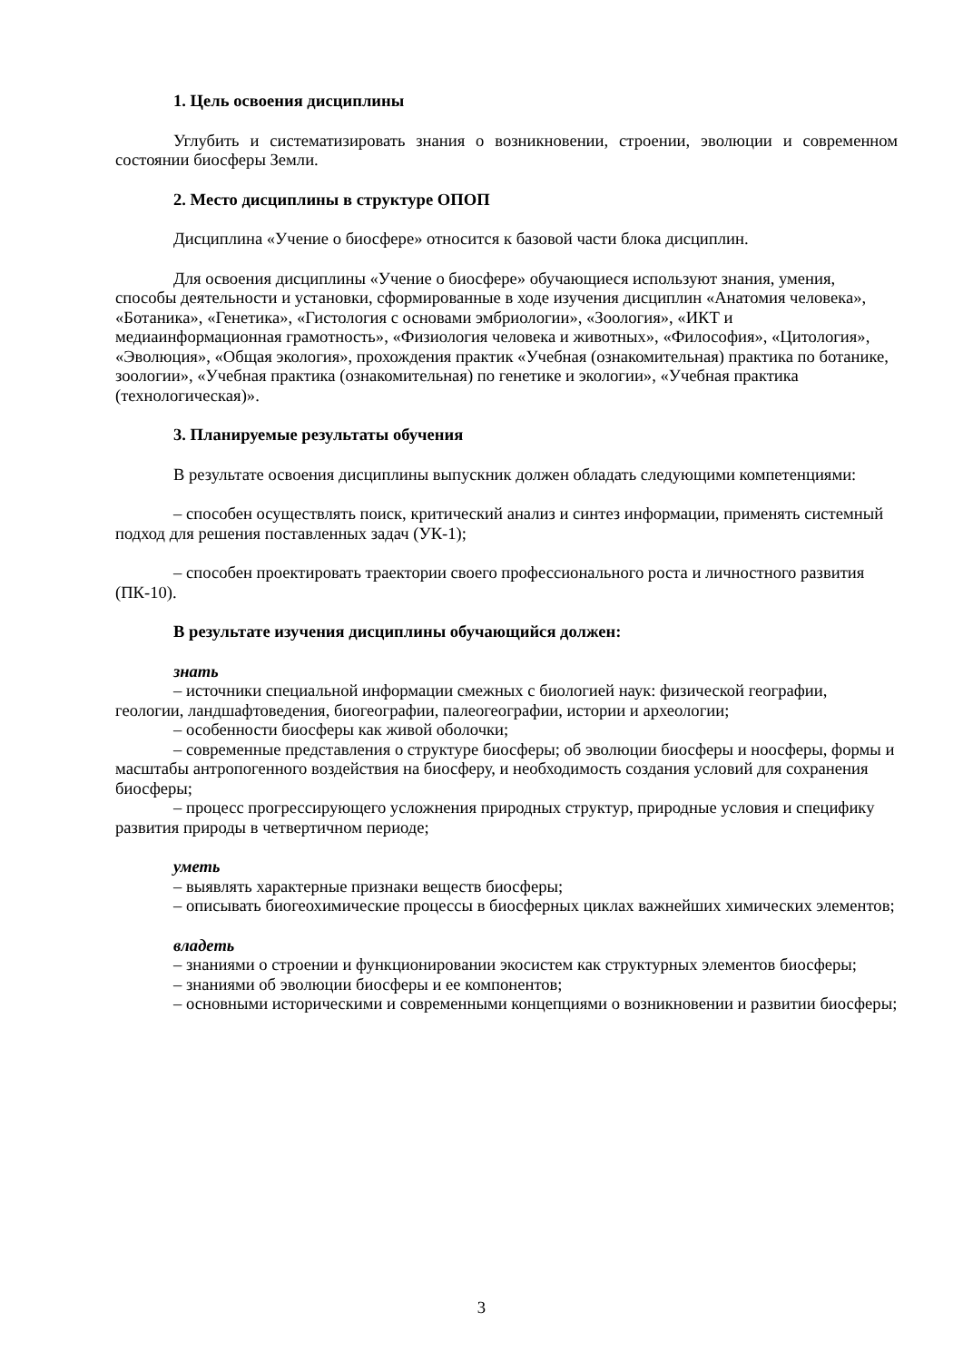1. Цель освоения дисциплины
Углубить и систематизировать знания о возникновении, строении, эволюции и современном состоянии биосферы Земли.
2. Место дисциплины в структуре ОПОП
Дисциплина «Учение о биосфере» относится к базовой части блока дисциплин.
Для освоения дисциплины «Учение о биосфере» обучающиеся используют знания, умения, способы деятельности и установки, сформированные в ходе изучения дисциплин «Анатомия человека», «Ботаника», «Генетика», «Гистология с основами эмбриологии», «Зоология», «ИКТ и медиаинформационная грамотность», «Физиология человека и животных», «Философия», «Цитология», «Эволюция», «Общая экология», прохождения практик «Учебная (ознакомительная) практика по ботанике, зоологии», «Учебная практика (ознакомительная) по генетике и экологии», «Учебная практика (технологическая)».
3. Планируемые результаты обучения
В результате освоения дисциплины выпускник должен обладать следующими компетенциями:
– способен осуществлять поиск, критический анализ и синтез информации, применять системный подход для решения поставленных задач (УК-1);
– способен проектировать траектории своего профессионального роста и личностного развития (ПК-10).
В результате изучения дисциплины обучающийся должен:
знать
– источники специальной информации смежных с биологией наук: физической географии, геологии, ландшафтоведения, биогеографии, палеогеографии, истории и археологии;
– особенности биосферы как живой оболочки;
– современные представления о структуре биосферы; об эволюции биосферы и ноосферы, формы и масштабы антропогенного воздействия на биосферу, и необходимость создания условий для сохранения биосферы;
– процесс прогрессирующего усложнения природных структур, природные условия и специфику развития природы в четвертичном периоде;
уметь
– выявлять характерные признаки веществ биосферы;
– описывать биогеохимические процессы в биосферных циклах важнейших химических элементов;
владеть
– знаниями о строении и функционировании экосистем как структурных элементов биосферы;
– знаниями об эволюции биосферы и ее компонентов;
– основными историческими и современными концепциями о возникновении и развитии биосферы;
3